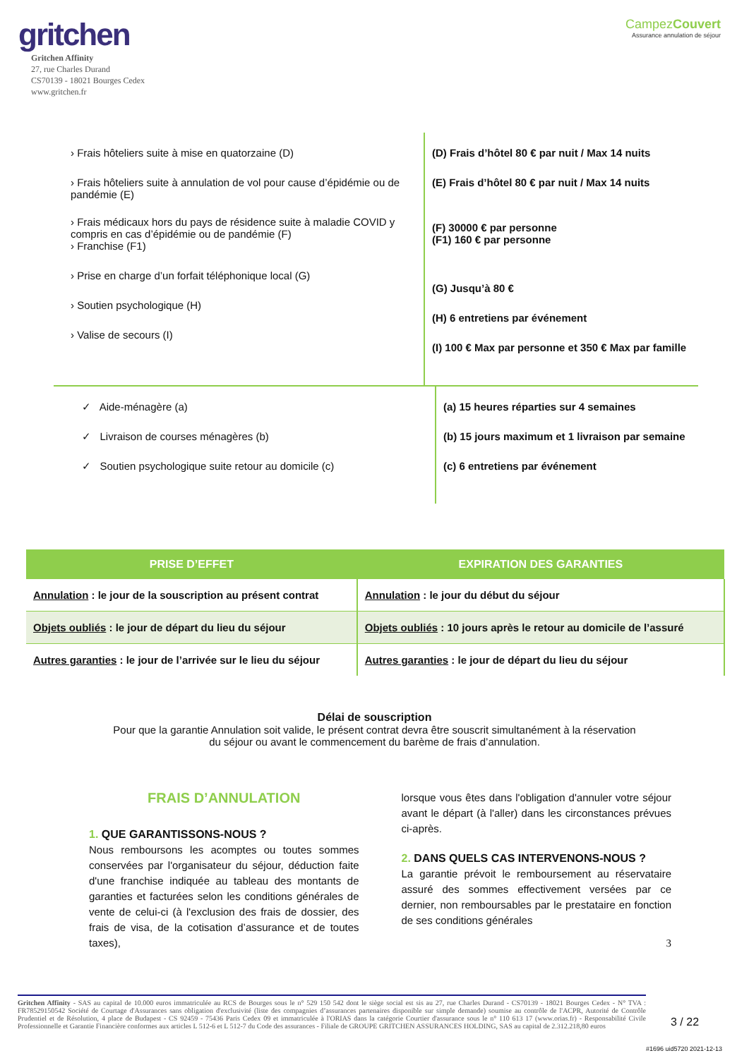gritchen
Gritchen Affinity
27, rue Charles Durand
CS70139 - 18021 Bourges Cedex
www.gritchen.fr
CampezCouvert
Assurance annulation de séjour
› Frais hôteliers suite à mise en quatorzaine (D)
› Frais hôteliers suite à annulation de vol pour cause d’épidémie ou de pandémie (E)
› Frais médicaux hors du pays de résidence suite à maladie COVID y compris en cas d’épidémie ou de pandémie (F)
› Franchise (F1)
› Prise en charge d’un forfait téléphonique local (G)
› Soutien psychologique (H)
› Valise de secours (I)
(D) Frais d’hôtel 80 € par nuit / Max 14 nuits
(E) Frais d’hôtel 80 € par nuit / Max 14 nuits
(F) 30000 € par personne
(F1) 160 € par personne
(G) Jusqu’à 80 €
(H) 6 entretiens par événement
(I) 100 € Max par personne et 350 € Max par famille
✓ Aide-ménagère (a)
✓ Livraison de courses ménagères (b)
✓ Soutien psychologique suite retour au domicile (c)
(a) 15 heures réparties sur 4 semaines
(b) 15 jours maximum et 1 livraison par semaine
(c) 6 entretiens par événement
| PRISE D’EFFET | EXPIRATION DES GARANTIES |
| --- | --- |
| Annulation : le jour de la souscription au présent contrat | Annulation : le jour du début du séjour |
| Objets oubliés : le jour de départ du lieu du séjour | Objets oubliés : 10 jours après le retour au domicile de l’assuré |
| Autres garanties : le jour de l’arrivée sur le lieu du séjour | Autres garanties : le jour de départ du lieu du séjour |
Délai de souscription
Pour que la garantie Annulation soit valide, le présent contrat devra être souscrit simultanément à la réservation du séjour ou avant le commencement du barème de frais d’annulation.
FRAIS D’ANNULATION
1. QUE GARANTISSONS-NOUS ?
Nous remboursons les acomptes ou toutes sommes conservées par l'organisateur du séjour, déduction faite d'une franchise indiquée au tableau des montants de garanties et facturées selon les conditions générales de vente de celui-ci (à l'exclusion des frais de dossier, des frais de visa, de la cotisation d’assurance et de toutes taxes),
lorsque vous êtes dans l'obligation d'annuler votre séjour avant le départ (à l'aller) dans les circonstances prévues ci-après.
2. DANS QUELS CAS INTERVENONS-NOUS ?
La garantie prévoit le remboursement au réservataire assuré des sommes effectivement versées par ce dernier, non remboursables par le prestataire en fonction de ses conditions générales
3
Gritchen Affinity - SAS au capital de 10.000 euros immatriculée au RCS de Bourges sous le n° 529 150 542 dont le siège social est sis au 27, rue Charles Durand - CS70139 - 18021 Bourges Cedex - N° TVA : FR78529150542 Société de Courtage d'Assurances sans obligation d'exclusivité (liste des compagnies d’assurances partenaires disponible sur simple demande) soumise au contrôle de l'ACPR, Autorité de Contrôle Prudentiel et de Résolution, 4 place de Budapest - CS 92459 - 75436 Paris Cedex 09 et immatriculée à l'ORIAS dans la catégorie Courtier d'assurance sous le n° 110 613 17 (www.orias.fr) - Responsabilité Civile Professionnelle et Garantie Financière conformes aux articles L 512-6 et L 512-7 du Code des assurances - Filiale de GROUPE GRITCHEN ASSURANCES HOLDING, SAS au capital de 2.312.218,80 euros
3 / 22
#1696 uid5720 2021-12-13